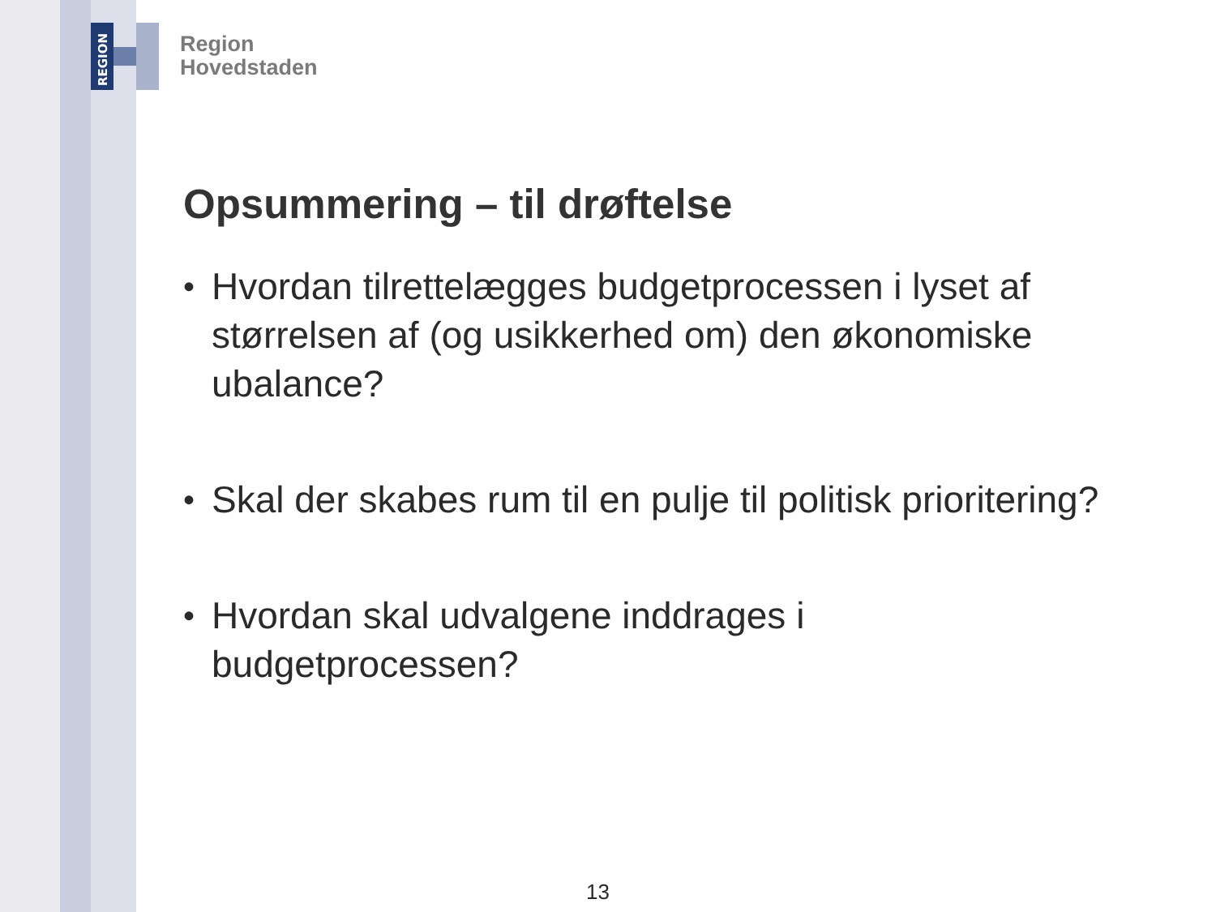REGION
Region
Hovedstaden
Opsummering – til drøftelse
• Hvordan tilrettelægges budgetprocessen i lyset af størrelsen af (og usikkerhed om) den økonomiske ubalance?
• Skal der skabes rum til en pulje til politisk prioritering?
• Hvordan skal udvalgene inddrages i budgetprocessen?
13